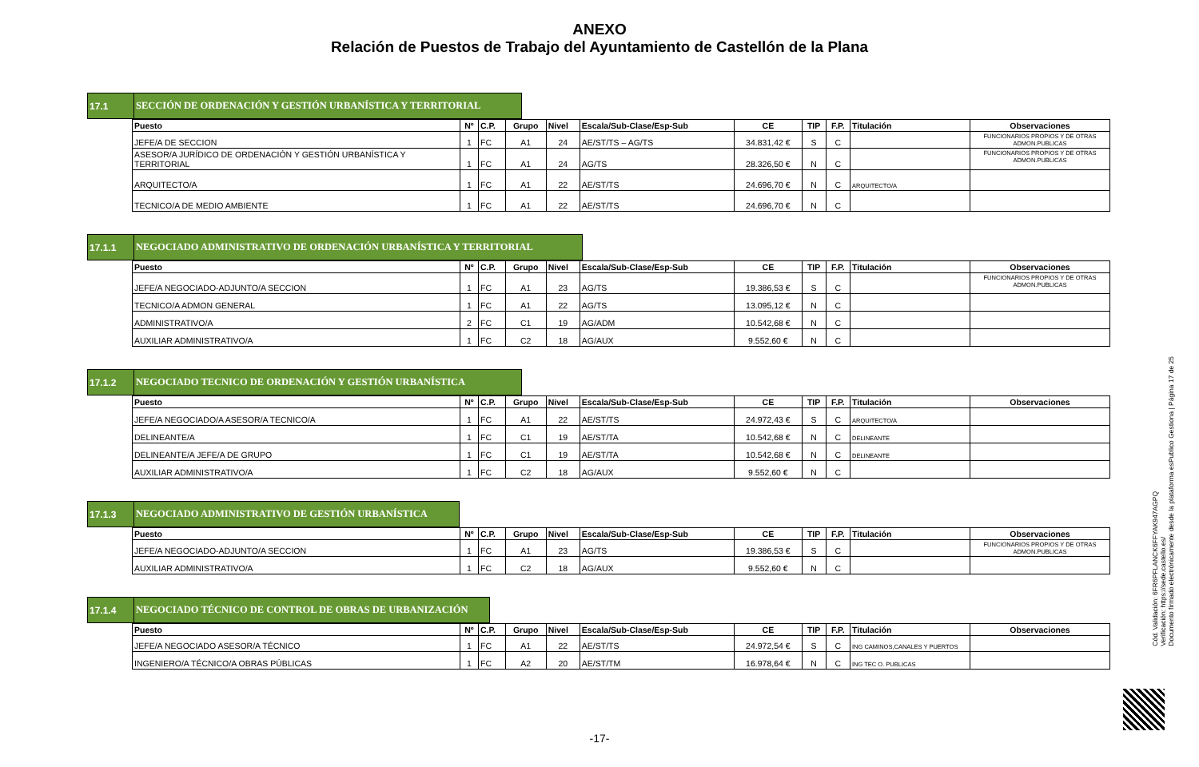ANEXO
Relación de Puestos de Trabajo del Ayuntamiento de Castellón de la Plana
17.1 SECCIÓN DE ORDENACIÓN Y GESTIÓN URBANÍSTICA Y TERRITORIAL
| Puesto | Nº | C.P. | Grupo | Nivel | Escala/Sub-Clase/Esp-Sub | CE | TIP | F.P. | Titulación | Observaciones |
| --- | --- | --- | --- | --- | --- | --- | --- | --- | --- | --- |
| JEFE/A DE SECCION | 1 | FC | A1 | 24 | AE/ST/TS – AG/TS | 34.831,42 € | S | C | | FUNCIONARIOS PROPIOS Y DE OTRAS ADMON.PUBLICAS |
| ASESOR/A JURÍDICO DE ORDENACIÓN Y GESTIÓN URBANÍSTICA Y TERRITORIAL | 1 | FC | A1 | 24 | AG/TS | 28.326,50 € | N | C | | FUNCIONARIOS PROPIOS Y DE OTRAS ADMON.PUBLICAS |
| ARQUITECTO/A | 1 | FC | A1 | 22 | AE/ST/TS | 24.696,70 € | N | C | ARQUITECTO/A | |
| TECNICO/A DE MEDIO AMBIENTE | 1 | FC | A1 | 22 | AE/ST/TS | 24.696,70 € | N | C | | |
17.1.1 NEGOCIADO ADMINISTRATIVO DE ORDENACIÓN URBANÍSTICA Y TERRITORIAL
| Puesto | Nº | C.P. | Grupo | Nivel | Escala/Sub-Clase/Esp-Sub | CE | TIP | F.P. | Titulación | Observaciones |
| --- | --- | --- | --- | --- | --- | --- | --- | --- | --- | --- |
| JEFE/A NEGOCIADO-ADJUNTO/A SECCION | 1 | FC | A1 | 23 | AG/TS | 19.386,53 € | S | C | | FUNCIONARIOS PROPIOS Y DE OTRAS ADMON.PUBLICAS |
| TECNICO/A ADMON GENERAL | 1 | FC | A1 | 22 | AG/TS | 13.095,12 € | N | C | | |
| ADMINISTRATIVO/A | 2 | FC | C1 | 19 | AG/ADM | 10.542,68 € | N | C | | |
| AUXILIAR ADMINISTRATIVO/A | 1 | FC | C2 | 18 | AG/AUX | 9.552,60 € | N | C | | |
17.1.2 NEGOCIADO TECNICO DE ORDENACIÓN Y GESTIÓN URBANÍSTICA
| Puesto | Nº | C.P. | Grupo | Nivel | Escala/Sub-Clase/Esp-Sub | CE | TIP | F.P. | Titulación | Observaciones |
| --- | --- | --- | --- | --- | --- | --- | --- | --- | --- | --- |
| JEFE/A NEGOCIADO/A ASESOR/A TECNICO/A | 1 | FC | A1 | 22 | AE/ST/TS | 24.972,43 € | S | C | ARQUITECTO/A | |
| DELINEANTE/A | 1 | FC | C1 | 19 | AE/ST/TA | 10.542,68 € | N | C | DELINEANTE | |
| DELINEANTE/A JEFE/A DE GRUPO | 1 | FC | C1 | 19 | AE/ST/TA | 10.542,68 € | N | C | DELINEANTE | |
| AUXILIAR ADMINISTRATIVO/A | 1 | FC | C2 | 18 | AG/AUX | 9.552,60 € | N | C | | |
17.1.3 NEGOCIADO ADMINISTRATIVO DE GESTIÓN URBANÍSTICA
| Puesto | Nº | C.P. | Grupo | Nivel | Escala/Sub-Clase/Esp-Sub | CE | TIP | F.P. | Titulación | Observaciones |
| --- | --- | --- | --- | --- | --- | --- | --- | --- | --- | --- |
| JEFE/A NEGOCIADO-ADJUNTO/A SECCION | 1 | FC | A1 | 23 | AG/TS | 19.386,53 € | S | C | | FUNCIONARIOS PROPIOS Y DE OTRAS ADMON.PUBLICAS |
| AUXILIAR ADMINISTRATIVO/A | 1 | FC | C2 | 18 | AG/AUX | 9.552,60 € | N | C | | |
17.1.4 NEGOCIADO TÉCNICO DE CONTROL DE OBRAS DE URBANIZACIÓN
| Puesto | Nº | C.P. | Grupo | Nivel | Escala/Sub-Clase/Esp-Sub | CE | TIP | F.P. | Titulación | Observaciones |
| --- | --- | --- | --- | --- | --- | --- | --- | --- | --- | --- |
| JEFE/A NEGOCIADO ASESOR/A TÉCNICO | 1 | FC | A1 | 22 | AE/ST/TS | 24.972,54 € | S | C | ING CAMINOS,CANALES Y PUERTOS | |
| INGENIERO/A TÉCNICO/A OBRAS PÚBLICAS | 1 | FC | A2 | 20 | AE/ST/TM | 16.978,64 € | N | C | ING TEC O. PUBLICAS | |
Cód. Validación: 6FR6PFLANCK6FFYAK947AGPQ
Verificación: https://sede.castello.es/
Documento firmado electrónicamente desde la plataforma esPublico Gestiona | Página 17 de 25
-17-